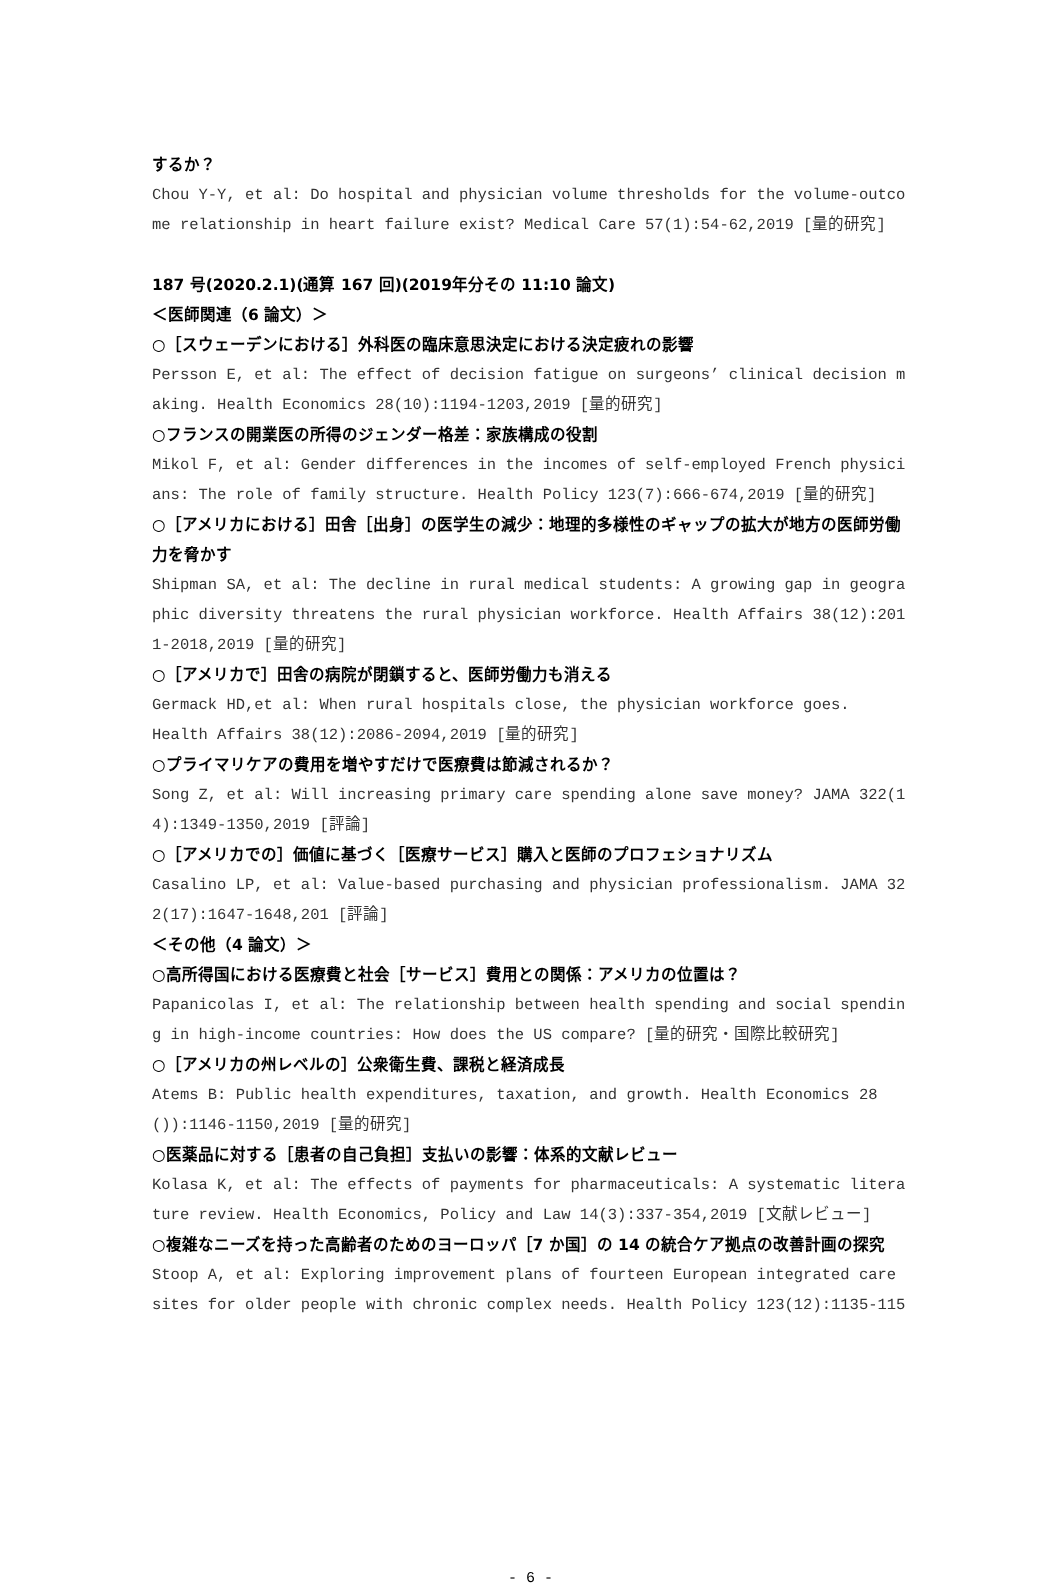するか？
Chou Y-Y, et al: Do hospital and physician volume thresholds for the volume-outcome relationship in heart failure exist? Medical Care 57(1):54-62,2019 [量的研究]
187 号(2020.2.1)(通算 167 回)(2019年分その 11:10 論文)
＜医師関連（6 論文）＞
○［スウェーデンにおける］外科医の臨床意思決定における決定疲れの影響
Persson E, et al: The effect of decision fatigue on surgeons’ clinical decision making. Health Economics 28(10):1194-1203,2019 [量的研究]
○フランスの開業医の所得のジェンダー格差：家族構成の役割
Mikol F, et al: Gender differences in the incomes of self-employed French physicians: The role of family structure. Health Policy 123(7):666-674,2019 [量的研究]
○［アメリカにおける］田舎［出身］の医学生の減少：地理的多様性のギャップの拡大が地方の医師労働力を脅かす
Shipman SA, et al: The decline in rural medical students: A growing gap in geographic diversity threatens the rural physician workforce. Health Affairs 38(12):2011-2018,2019 [量的研究]
○［アメリカで］田舎の病院が閉鎖すると、医師労働力も消える
Germack HD,et al: When rural hospitals close, the physician workforce goes.
Health Affairs 38(12):2086-2094,2019 [量的研究]
○プライマリケアの費用を増やすだけで医療費は節減されるか？
Song Z, et al: Will increasing primary care spending alone save money? JAMA 322(14):1349-1350,2019 [評論]
○［アメリカでの］価値に基づく［医療サービス］購入と医師のプロフェショナリズム
Casalino LP, et al: Value-based purchasing and physician professionalism. JAMA 322(17):1647-1648,201 [評論]
＜その他（4 論文）＞
○高所得国における医療費と社会［サービス］費用との関係：アメリカの位置は？
Papanicolas I, et al: The relationship between health spending and social spending in high-income countries: How does the US compare? [量的研究・国際比較研究]
○［アメリカの州レベルの］公衆衛生費、課税と経済成長
Atems B: Public health expenditures, taxation, and growth. Health Economics 28()):1146-1150,2019 [量的研究]
○医薬品に対する［患者の自己負担］支払いの影響：体系的文献レビュー
Kolasa K, et al: The effects of payments for pharmaceuticals: A systematic literature review. Health Economics, Policy and Law 14(3):337-354,2019 [文献レビュー]
○複雑なニーズを持った高齢者のためのヨーロッパ［7 か国］の 14 の統合ケア拠点の改善計画の探究
Stoop A, et al: Exploring improvement plans of fourteen European integrated care sites for older people with chronic complex needs. Health Policy 123(12):1135-115
- 6 -